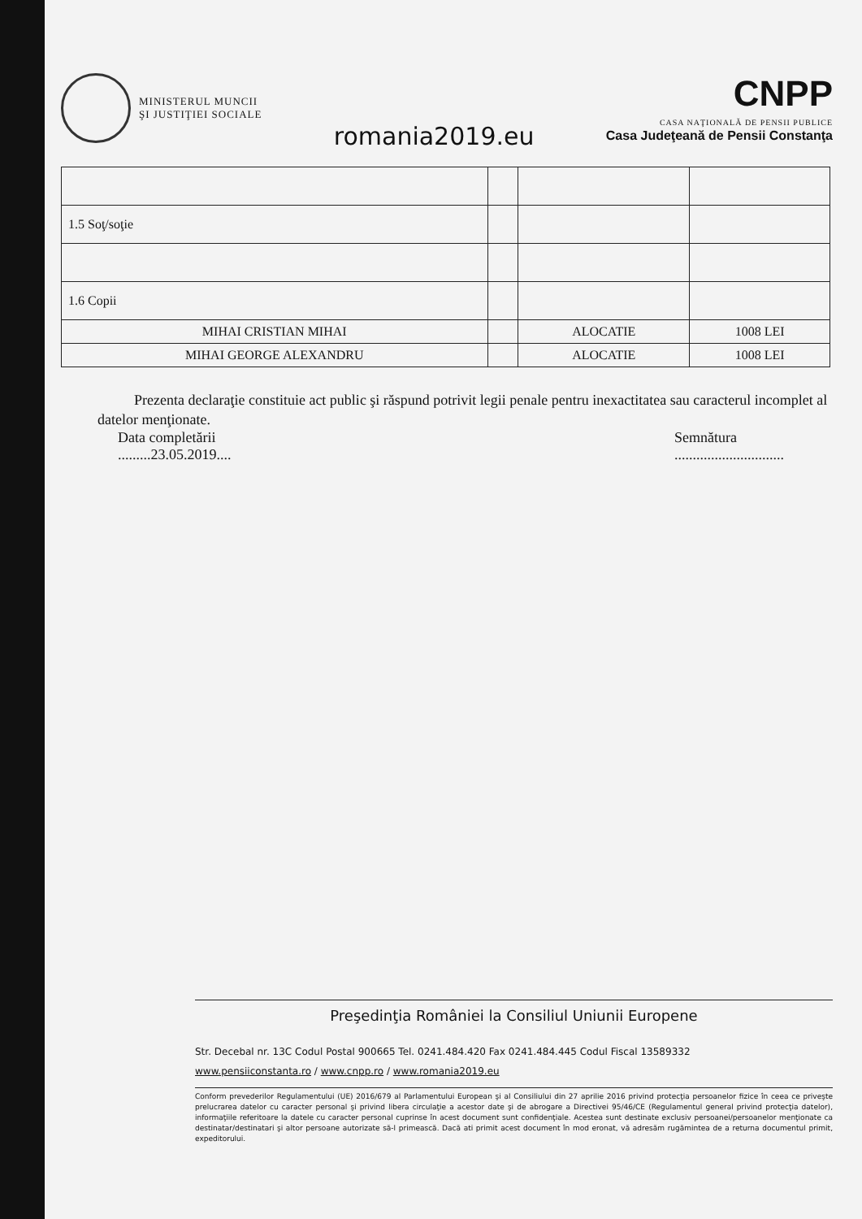MINISTERUL MUNCII
ŞI JUSTIŢIEI SOCIALE
romania2019.eu
CNPP
CASA NAŢIONALĂ DE PENSII PUBLICE
Casa Judeţeană de Pensii Constanţa
| 1.5 Soţ/soţie | | | |
| 1.6 Copii | | | |
| MIHAI CRISTIAN MIHAI | | ALOCATIE | 1008 LEI |
| MIHAI GEORGE ALEXANDRU | | ALOCATIE | 1008 LEI |
Prezenta declaraţie constituie act public şi răspund potrivit legii penale pentru inexactitatea sau caracterul incomplet al datelor menţionate.
Data completării
.........23.05.2019....
Semnătura
..............................
Preşedinţia României la Consiliul Uniunii Europene
Str. Decebal nr. 13C Codul Postal 900665 Tel. 0241.484.420 Fax 0241.484.445 Codul Fiscal 13589332
www.pensiiconstanta.ro / www.cnpp.ro / www.romania2019.eu
Conform prevederilor Regulamentului (UE) 2016/679 al Parlamentului European şi al Consiliului din 27 aprilie 2016 privind protecţia persoanelor fizice în ceea ce priveşte prelucrarea datelor cu caracter personal şi privind libera circulaţie a acestor date şi de abrogare a Directivei 95/46/CE (Regulamentul general privind protecţia datelor), informaţiile referitoare la datele cu caracter personal cuprinse în acest document sunt confidenţiale. Acestea sunt destinate exclusiv persoanei/persoanelor menţionate ca destinatar/destinatari şi altor persoane autorizate să-l primească. Dacă ati primit acest document în mod eronat, vă adresăm rugămintea de a returna documentul primit, expeditorului.